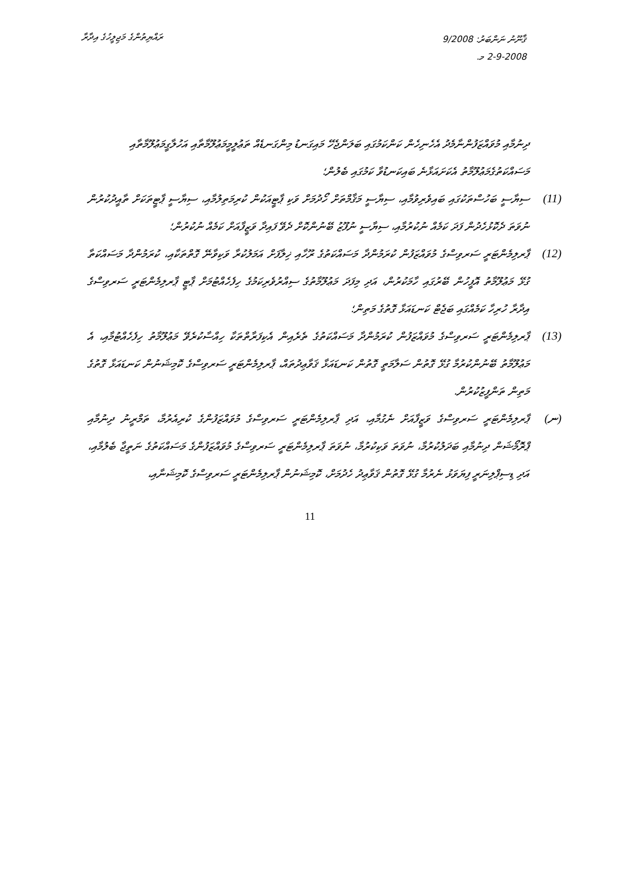ރައްޔިތުންގެ މަޖިލީހުގެ އިދާރާ
ޤާނޫނު ނަންބަރު: 9/2008
2-9-2008 މ.
ދިނުމާއި މުވައްޒަފުންނާމެދު އެހެނިހެން ކަންކަމުގައި ބަލަންޖެހޭ މައިގަނޑު މިންގަނޑެއް ތަޢުލީމީމަޢުލޫމާތާއި އަހުލާގީމަޢުލޫމާތާއި މަސައްކަތުގެމަޢުލޫމާތު އެކަށައަޅާނެ ބައިކަނޑުވާ ކަމުގައި ބެލުން؛
(11) ސިޔާސީ ބަހުސްތަކުގައި ބައިވެރިވުމާއި، ސިޔާސީ މަޤާމްތަށް ހޯދުމަށް ވަކި ޕާޓީއަކުން ކުރިމަތިލުމާއި، ސިޔާސީ ޕާޓީތަކަށް ތާއީދުކުރުން ނުވަތަ ދެކޮޅުހެދުން ފަދަ ކަމެއް ނުކުރުމާއި، ސިޔާސީ ނުފޫޒު ބޭނުންކޮށް ދެވޭ ފައިދާ ވަޒީފާއަށް ކަމެއް ނުކުރުން؛
(12) ޕާރލިމެންޓަރީ ސަރވިސްގެ މުވައްޒަފުން ކުރަމުންދާ މަސައްކަތުގެ ރޫހާއި ޚިލާފަށް އަމަލުކުރާ ވަކިވާނޭ ގޮތްތަކާއި، ކުރަމުންދާ މަސައްކަތާ ގުޅޭ މަޢުލޫމާތު އޮފީހުން ބޭރުގައި ހާމަކުރުން، އަދި މިފަދަ މަޢުލޫމާތުގެ ސިއްރުވެރިކަމުގެ ހިފެހެއްޓުމަށް ޕާޓީ ޕާރލިމެންޓަރީ ސަރވިސްގެ އިދާރާ ހުރިހާ ކަމެއްގައި ބަޖެޓް ކަނޑައަޅާ ގޮތުގެ މަތިން؛
(13) ޕާރލިމެންޓަރީ ސަރވިސްގެ މުވައްޒަފުން ކުރަމުންދާ މަސައްކަތުގެ ތެރެއިން އެކިފަރާތްތަކާ ހިއްސާކުރެވޭ މަޢުލޫމާތު ހިފެހެއްޓުމާއި، އެ މަޢުލޫމާތު ބޭނުންކުރުމާ ގުޅޭ ގޮތުން ސަލާމަތީ ގޮތުން ކަނޑައަޅާ ޤަވާޢިދުތައް، ޕާރލިމެންޓަރީ ސަރވިސްގެ ކޮމިޝަނުން ކަނޑައަޅާ ގޮތުގެ މަތިން ތަންފީޒުކުރުން.
(ނ) ޕާރލިމެންޓަރީ ސަރވިސްގެ ވަޒީފާއަށް ނެގުމާއި، އަދި ޕާރލިމެންޓަރީ ސަރވިސްގެ މުވައްޒަފުންގެ ކުރިއެރުމާ، ތަމްރީނު ދިނުމާއި ޕްރޮމޯޝަން ދިނުމާއި ބަދަލުކުރުމާ، ނުވަތަ ވަކިކުރުމާ، ނުވަތަ ޕާރލިމެންޓަރީ ސަރވިސްގެ މުވައްޒަފުންގެ މަސައްކަތުގެ ނަތީޖާ ބެލުމާއި، އަދި ޑިސިޕްލިނަރީ ފިޔަވަޅު ނެރުމާ ގުޅޭ ގޮތުން ޤަވާޢިދު ހެދުމަށް، ކޮމިޝަނުން ޕާރލިމެންޓަރީ ސަރވިސްގެ ކޮމިޝަނާއި،
11